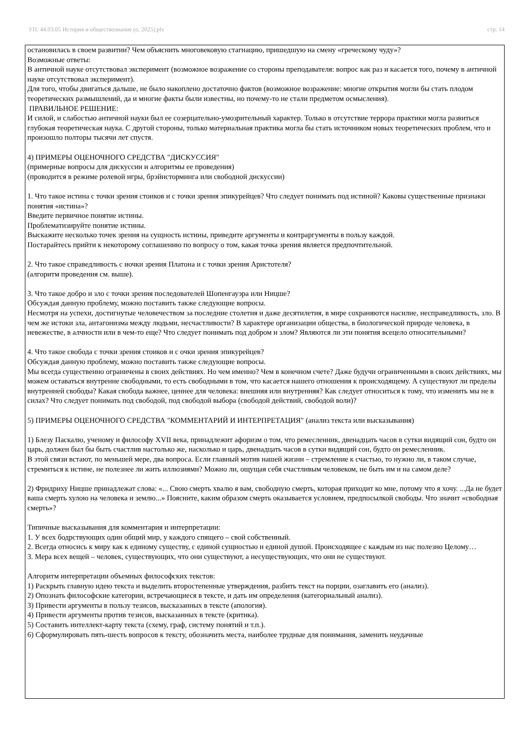УП: 44.03.05 История и обществознание (о, 2025).plx стр. 14
остановилась в своем развитии? Чем объяснить многовековую стагнацию, пришедшую на смену «греческому чуду»?
Возможные ответы:
В античной науке отсутствовал эксперимент (возможное возражение со стороны преподавателя: вопрос как раз и касается того, почему в античной науке отсутствовал эксперимент).
Для того, чтобы двигаться дальше, не было накоплено достаточно фактов (возможное возражение: многие открытия могли бы стать плодом теоретических размышлений, да и многие факты были известны, но почему-то не стали предметом осмысления).
ПРАВИЛЬНОЕ РЕШЕНИЕ:
И силой, и слабостью античной науки был ее созерцательно-умозрительный характер. Только в отсутствие террора практики могла развиться глубокая теоретическая наука. С другой стороны, только материальная практика могла бы стать источником новых теоретических проблем, что и произошло полторы тысячи лет спустя.
4) ПРИМЕРЫ ОЦЕНОЧНОГО СРЕДСТВА "ДИСКУССИЯ"
(примерные вопросы для дискуссии и алгоритмы ее проведения)
(проводится в режиме ролевой игры, брэйнсторминга или свободной дискуссии)
1. Что такое истина с точки зрения стоиков и с точки зрения эпикурейцев? Что следует понимать под истиной? Каковы существенные признаки понятия «истина»?
Введите первичное понятие истины.
Проблематизируйте понятие истины.
Выскажите несколько точек зрения на сущность истины, приведите аргументы и контраргументы в пользу каждой.
Постарайтесь прийти к некоторому соглашению по вопросу о том, какая точка зрения является предпочтительной.
2. Что такое справедливость с иочки зрения Платона и с точки зрения Аристотеля?
(алгоритм проведения см. выше).
3. Что такое добро и зло с точки зрения последователей Шопенгауэра или Ницше?
Обсуждая данную проблему, можно поставить также следующие вопросы.
Несмотря на успехи, достигнутые человечеством за последние столетия и даже десятилетия, в мире сохраняются насилие, несправедливость, зло. В чем же истоки зла, антагонизма между людьми, несчастливости? В характере организации общества, в биологической природе человека, в невежестве, в алчности или в чем-то еще? Что следует понимать под добром и злом? Являются ли эти понятия всецело относительными?
4. Что такое свобода с точки зрения стоиков и с очки зрения эпикурейцев?
Обсуждая данную проблему, можно поставить также следующие вопросы.
Мы всегда существенно ограничены в своих действиях. Но чем именно? Чем в конечном счете? Даже будучи ограниченными в своих действиях, мы можем оставаться внутренне свободными, то есть свободными в том, что касается нашего отношения к происходящему. А существуют ли пределы внутренней свободы? Какая свобода важнее, ценнее для человека: внешняя или внутренняя? Как следует относиться к тому, что изменить мы не в силах? Что следует понимать под свободой, под свободой выбора (свободой действий, свободой воли)?
5) ПРИМЕРЫ ОЦЕНОЧНОГО СРЕДСТВА "КОММЕНТАРИЙ И ИНТЕРПРЕТАЦИЯ" (анализ текста или высказывания)
1) Блезу Паскалю, ученому и философу XVII века, принадлежит афоризм о том, что ремесленник, двенадцать часов в сутки видящий сон, будто он царь, должен был бы быть счастлив настолько же, насколько и царь, двенадцать часов в сутки видящий сон, будто он ремесленник.
В этой связи встают, по меньшей мере, два вопроса. Если главный мотив нашей жизни – стремление к счастью, то нужно ли, в таком случае, стремиться к истине, не полезнее ли жить иллюзиями? Можно ли, ощущая себя счастливым человеком, не быть им и на самом деле?
2) Фридриху Ницше принадлежат слова: «... Свою смерть хвалю я вам, свободную смерть, которая приходит ко мне, потому что я хочу. ...Да не будет ваша смерть хулою на человека и землю...» Поясните, каким образом смерть оказывается условием, предпосылкой свободы. Что значит «свободная смерть»?
Типичные высказывания для комментария и интерпретации:
1. У всех бодрствующих один общий мир, у каждого спящего – свой собственный.
2. Всегда относись к миру как к единому существу, с единой сущностью и единой душой. Происходящее с каждым из нас полезно Целому…
3. Мера всех вещей – человек, существующих, что они существуют, а несуществующих, что они не существуют.
Алгоритм интерпретации объемных философских текстов:
1) Раскрыть главную идею текста и выделить второстепенные утверждения, разбить текст на порции, озаглавить его (анализ).
2) Опознать философские категории, встречающиеся в тексте, и дать им определения (категориальный анализ).
3) Привести аргументы в пользу тезисов, высказанных в тексте (апология).
4) Привести аргументы против тезисов, высказанных в тексте (критика).
5) Составить интеллект-карту текста (схему, граф, систему понятий и т.п.).
6) Сформулировать пять-шесть вопросов к тексту, обозначить места, наиболее трудные для понимания, заменить неудачные